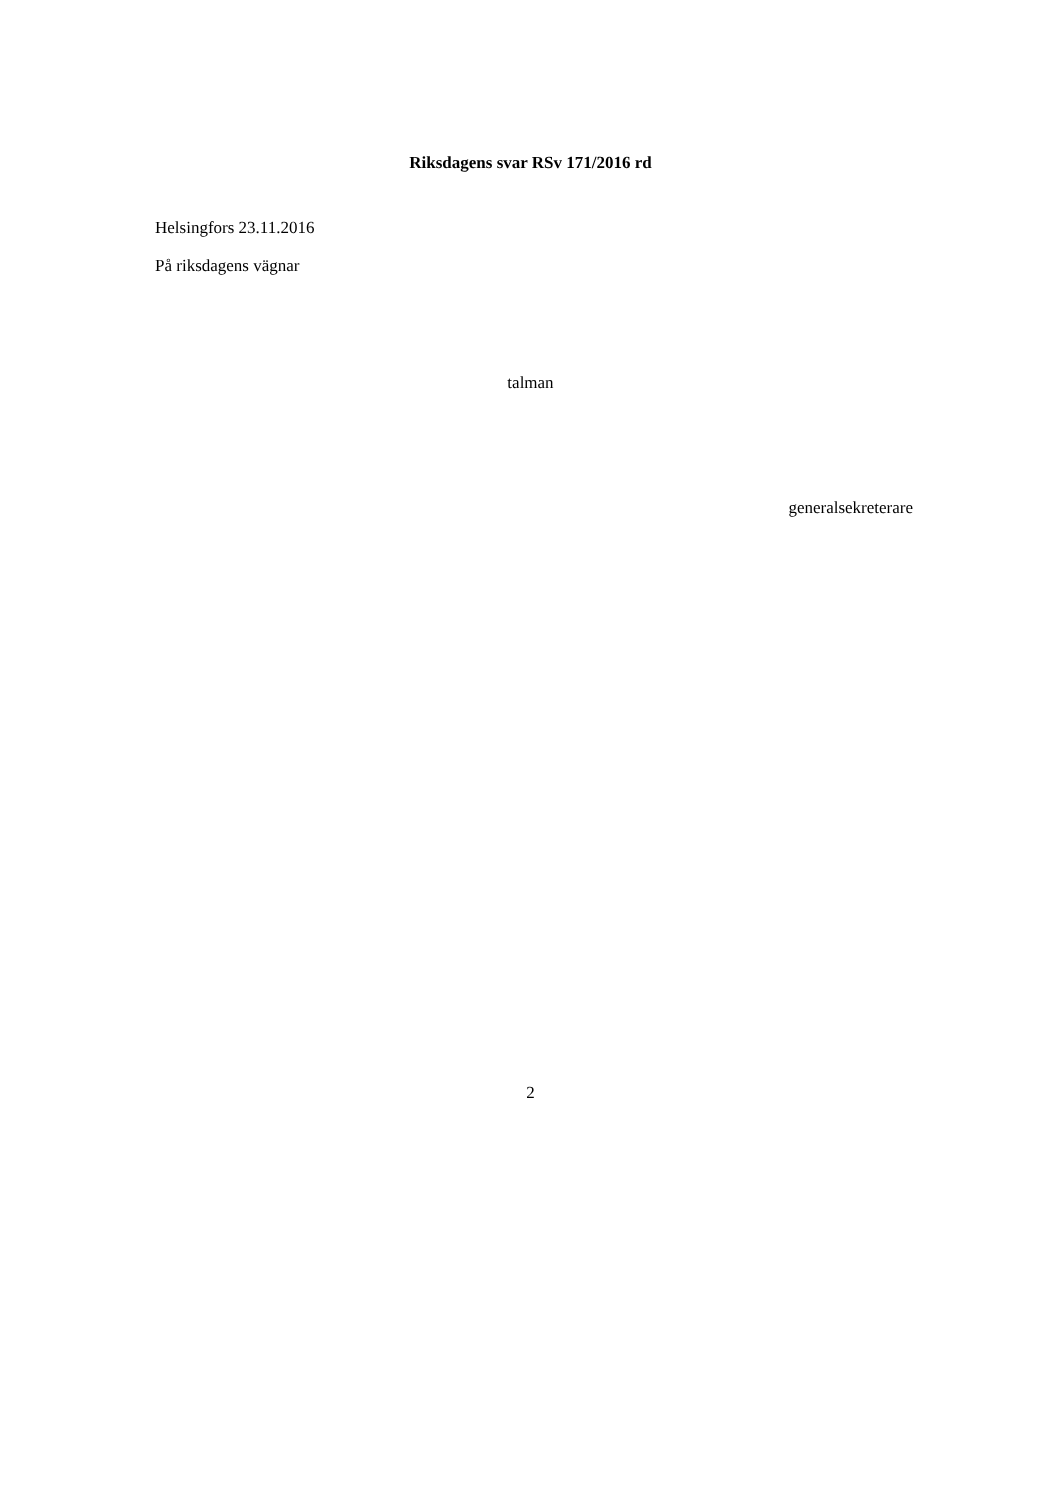Riksdagens svar RSv 171/2016 rd
Helsingfors 23.11.2016
På riksdagens vägnar
talman
generalsekreterare
2